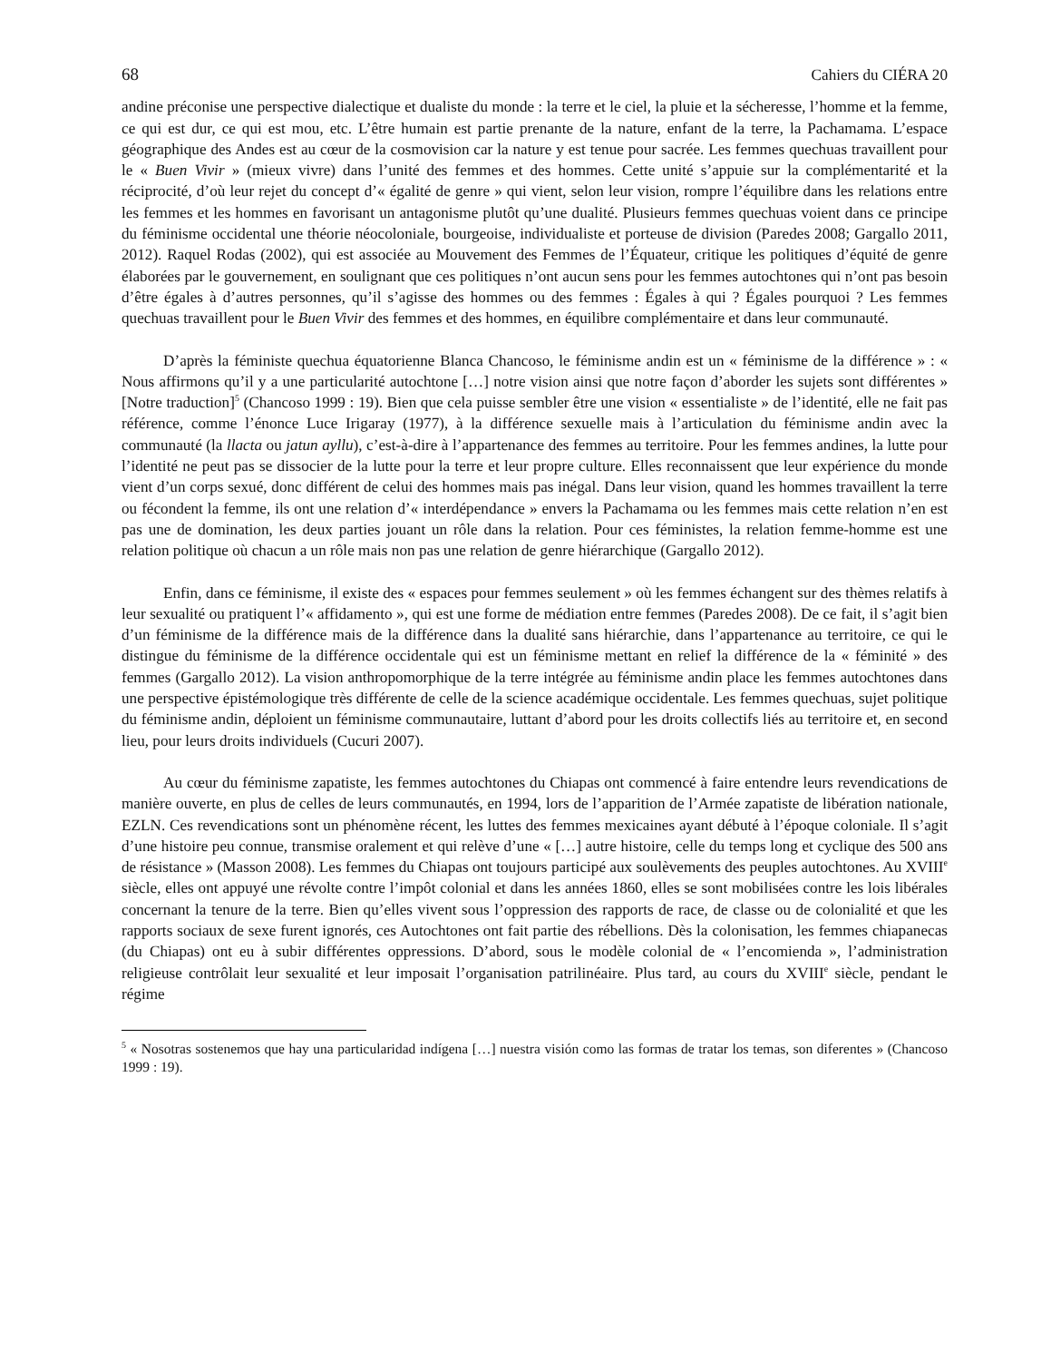68 Cahiers du CIÉRA 20
andine préconise une perspective dialectique et dualiste du monde : la terre et le ciel, la pluie et la sécheresse, l’homme et la femme, ce qui est dur, ce qui est mou, etc. L’être humain est partie prenante de la nature, enfant de la terre, la Pachamama. L’espace géographique des Andes est au cœur de la cosmovision car la nature y est tenue pour sacrée. Les femmes quechuas travaillent pour le « Buen Vivir » (mieux vivre) dans l’unité des femmes et des hommes. Cette unité s’appuie sur la complémentarité et la réciprocité, d’où leur rejet du concept d’« égalité de genre » qui vient, selon leur vision, rompre l’équilibre dans les relations entre les femmes et les hommes en favorisant un antagonisme plutôt qu’une dualité. Plusieurs femmes quechuas voient dans ce principe du féminisme occidental une théorie néocoloniale, bourgeoise, individualiste et porteuse de division (Paredes 2008; Gargallo 2011, 2012). Raquel Rodas (2002), qui est associée au Mouvement des Femmes de l’Équateur, critique les politiques d’équité de genre élaborées par le gouvernement, en soulignant que ces politiques n’ont aucun sens pour les femmes autochtones qui n’ont pas besoin d’être égales à d’autres personnes, qu’il s’agisse des hommes ou des femmes : Égales à qui ? Égales pourquoi ? Les femmes quechuas travaillent pour le Buen Vivir des femmes et des hommes, en équilibre complémentaire et dans leur communauté.
D’après la féministe quechua équatorienne Blanca Chancoso, le féminisme andin est un « féminisme de la différence » : « Nous affirmons qu’il y a une particularité autochtone […] notre vision ainsi que notre façon d’aborder les sujets sont différentes » [Notre traduction]<sup>5</sup> (Chancoso 1999 : 19). Bien que cela puisse sembler être une vision « essentialiste » de l’identité, elle ne fait pas référence, comme l’énonce Luce Irigaray (1977), à la différence sexuelle mais à l’articulation du féminisme andin avec la communauté (la llacta ou jatun ayllu), c’est-à-dire à l’appartenance des femmes au territoire. Pour les femmes andines, la lutte pour l’identité ne peut pas se dissocier de la lutte pour la terre et leur propre culture. Elles reconnaissent que leur expérience du monde vient d’un corps sexué, donc différent de celui des hommes mais pas inégal. Dans leur vision, quand les hommes travaillent la terre ou fécondent la femme, ils ont une relation d’« interdépendance » envers la Pachamama ou les femmes mais cette relation n’en est pas une de domination, les deux parties jouant un rôle dans la relation. Pour ces féministes, la relation femme-homme est une relation politique où chacun a un rôle mais non pas une relation de genre hiérarchique (Gargallo 2012).
Enfin, dans ce féminisme, il existe des « espaces pour femmes seulement » où les femmes échangent sur des thèmes relatifs à leur sexualité ou pratiquent l’« affidamento », qui est une forme de médiation entre femmes (Paredes 2008). De ce fait, il s’agit bien d’un féminisme de la différence mais de la différence dans la dualité sans hiérarchie, dans l’appartenance au territoire, ce qui le distingue du féminisme de la différence occidentale qui est un féminisme mettant en relief la différence de la « féminité » des femmes (Gargallo 2012). La vision anthropomorphique de la terre intégrée au féminisme andin place les femmes autochtones dans une perspective épistémologique très différente de celle de la science académique occidentale. Les femmes quechuas, sujet politique du féminisme andin, déploient un féminisme communautaire, luttant d’abord pour les droits collectifs liés au territoire et, en second lieu, pour leurs droits individuels (Cucuri 2007).
Au cœur du féminisme zapatiste, les femmes autochtones du Chiapas ont commencé à faire entendre leurs revendications de manière ouverte, en plus de celles de leurs communautés, en 1994, lors de l’apparition de l’Armée zapatiste de libération nationale, EZLN. Ces revendications sont un phénomène récent, les luttes des femmes mexicaines ayant débuté à l’époque coloniale. Il s’agit d’une histoire peu connue, transmise oralement et qui relève d’une « […] autre histoire, celle du temps long et cyclique des 500 ans de résistance » (Masson 2008). Les femmes du Chiapas ont toujours participé aux soulèvements des peuples autochtones. Au XVIII<sup>e</sup> siècle, elles ont appuyé une révolte contre l’impôt colonial et dans les années 1860, elles se sont mobilisées contre les lois libérales concernant la tenure de la terre. Bien qu’elles vivent sous l’oppression des rapports de race, de classe ou de colonialité et que les rapports sociaux de sexe furent ignorés, ces Autochtones ont fait partie des rébellions. Dès la colonisation, les femmes chiapanecas (du Chiapas) ont eu à subir différentes oppressions. D’abord, sous le modèle colonial de « l’encomienda », l’administration religieuse contrôlait leur sexualité et leur imposait l’organisation patrilinéaire. Plus tard, au cours du XVIII<sup>e</sup> siècle, pendant le régime
<sup>5</sup> « Nosotras sostenemos que hay una particularidad indígena […] nuestra visión como las formas de tratar los temas, son diferentes » (Chancoso 1999 : 19).